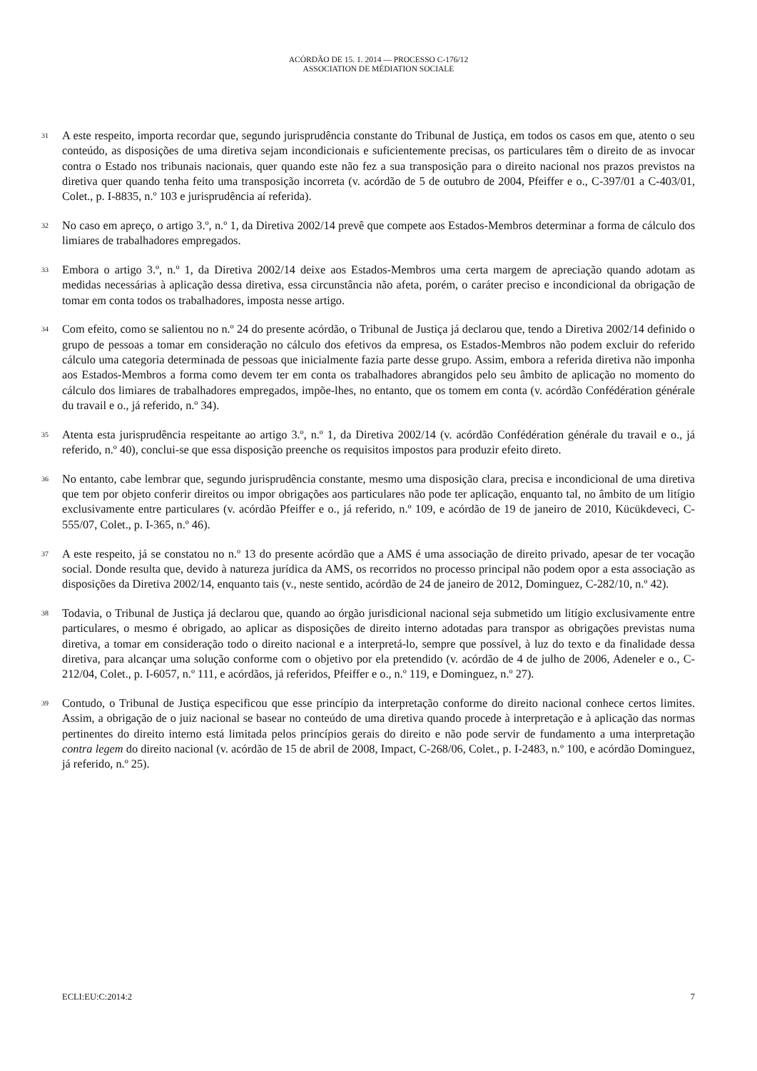ACÓRDÃO DE 15. 1. 2014 — PROCESSO C-176/12
ASSOCIATION DE MÉDIATION SOCIALE
31
A este respeito, importa recordar que, segundo jurisprudência constante do Tribunal de Justiça, em todos os casos em que, atento o seu conteúdo, as disposições de uma diretiva sejam incondicionais e suficientemente precisas, os particulares têm o direito de as invocar contra o Estado nos tribunais nacionais, quer quando este não fez a sua transposição para o direito nacional nos prazos previstos na diretiva quer quando tenha feito uma transposição incorreta (v. acórdão de 5 de outubro de 2004, Pfeiffer e o., C-397/01 a C-403/01, Colet., p. I-8835, n.º 103 e jurisprudência aí referida).
32
No caso em apreço, o artigo 3.º, n.º 1, da Diretiva 2002/14 prevê que compete aos Estados-Membros determinar a forma de cálculo dos limiares de trabalhadores empregados.
33
Embora o artigo 3.º, n.º 1, da Diretiva 2002/14 deixe aos Estados-Membros uma certa margem de apreciação quando adotam as medidas necessárias à aplicação dessa diretiva, essa circunstância não afeta, porém, o caráter preciso e incondicional da obrigação de tomar em conta todos os trabalhadores, imposta nesse artigo.
34
Com efeito, como se salientou no n.º 24 do presente acórdão, o Tribunal de Justiça já declarou que, tendo a Diretiva 2002/14 definido o grupo de pessoas a tomar em consideração no cálculo dos efetivos da empresa, os Estados-Membros não podem excluir do referido cálculo uma categoria determinada de pessoas que inicialmente fazia parte desse grupo. Assim, embora a referida diretiva não imponha aos Estados-Membros a forma como devem ter em conta os trabalhadores abrangidos pelo seu âmbito de aplicação no momento do cálculo dos limiares de trabalhadores empregados, impõe-lhes, no entanto, que os tomem em conta (v. acórdão Confédération générale du travail e o., já referido, n.º 34).
35
Atenta esta jurisprudência respeitante ao artigo 3.º, n.º 1, da Diretiva 2002/14 (v. acórdão Confédération générale du travail e o., já referido, n.º 40), conclui-se que essa disposição preenche os requisitos impostos para produzir efeito direto.
36
No entanto, cabe lembrar que, segundo jurisprudência constante, mesmo uma disposição clara, precisa e incondicional de uma diretiva que tem por objeto conferir direitos ou impor obrigações aos particulares não pode ter aplicação, enquanto tal, no âmbito de um litígio exclusivamente entre particulares (v. acórdão Pfeiffer e o., já referido, n.º 109, e acórdão de 19 de janeiro de 2010, Kücükdeveci, C-555/07, Colet., p. I-365, n.º 46).
37
A este respeito, já se constatou no n.º 13 do presente acórdão que a AMS é uma associação de direito privado, apesar de ter vocação social. Donde resulta que, devido à natureza jurídica da AMS, os recorridos no processo principal não podem opor a esta associação as disposições da Diretiva 2002/14, enquanto tais (v., neste sentido, acórdão de 24 de janeiro de 2012, Dominguez, C-282/10, n.º 42).
38
Todavia, o Tribunal de Justiça já declarou que, quando ao órgão jurisdicional nacional seja submetido um litígio exclusivamente entre particulares, o mesmo é obrigado, ao aplicar as disposições de direito interno adotadas para transpor as obrigações previstas numa diretiva, a tomar em consideração todo o direito nacional e a interpretá-lo, sempre que possível, à luz do texto e da finalidade dessa diretiva, para alcançar uma solução conforme com o objetivo por ela pretendido (v. acórdão de 4 de julho de 2006, Adeneler e o., C-212/04, Colet., p. I-6057, n.º 111, e acórdãos, já referidos, Pfeiffer e o., n.º 119, e Dominguez, n.º 27).
39
Contudo, o Tribunal de Justiça especificou que esse princípio da interpretação conforme do direito nacional conhece certos limites. Assim, a obrigação de o juiz nacional se basear no conteúdo de uma diretiva quando procede à interpretação e à aplicação das normas pertinentes do direito interno está limitada pelos princípios gerais do direito e não pode servir de fundamento a uma interpretação contra legem do direito nacional (v. acórdão de 15 de abril de 2008, Impact, C-268/06, Colet., p. I-2483, n.º 100, e acórdão Dominguez, já referido, n.º 25).
ECLI:EU:C:2014:2 7